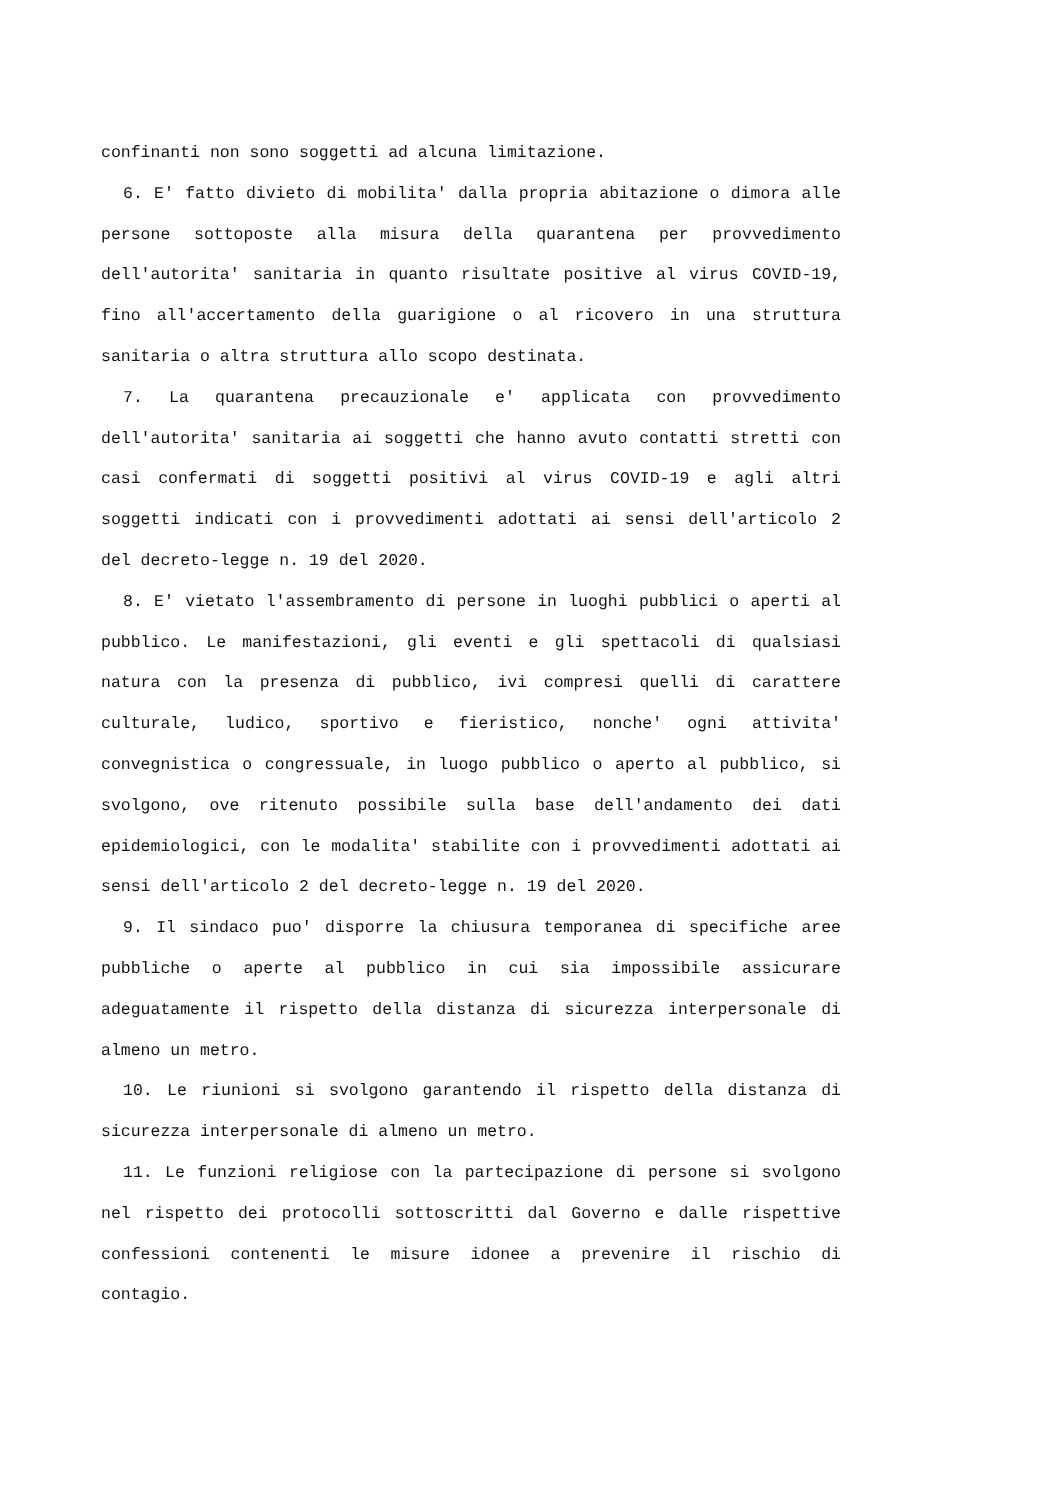confinanti non sono soggetti ad alcuna limitazione.
6. E' fatto divieto di mobilita' dalla propria abitazione o dimora alle persone sottoposte alla misura della quarantena per provvedimento dell'autorita' sanitaria in quanto risultate positive al virus COVID-19, fino all'accertamento della guarigione o al ricovero in una struttura sanitaria o altra struttura allo scopo destinata.
7. La quarantena precauzionale e' applicata con provvedimento dell'autorita' sanitaria ai soggetti che hanno avuto contatti stretti con casi confermati di soggetti positivi al virus COVID-19 e agli altri soggetti indicati con i provvedimenti adottati ai sensi dell'articolo 2 del decreto-legge n. 19 del 2020.
8. E' vietato l'assembramento di persone in luoghi pubblici o aperti al pubblico. Le manifestazioni, gli eventi e gli spettacoli di qualsiasi natura con la presenza di pubblico, ivi compresi quelli di carattere culturale, ludico, sportivo e fieristico, nonche' ogni attivita' convegnistica o congressuale, in luogo pubblico o aperto al pubblico, si svolgono, ove ritenuto possibile sulla base dell'andamento dei dati epidemiologici, con le modalita' stabilite con i provvedimenti adottati ai sensi dell'articolo 2 del decreto-legge n. 19 del 2020.
9. Il sindaco puo' disporre la chiusura temporanea di specifiche aree pubbliche o aperte al pubblico in cui sia impossibile assicurare adeguatamente il rispetto della distanza di sicurezza interpersonale di almeno un metro.
10. Le riunioni si svolgono garantendo il rispetto della distanza di sicurezza interpersonale di almeno un metro.
11. Le funzioni religiose con la partecipazione di persone si svolgono nel rispetto dei protocolli sottoscritti dal Governo e dalle rispettive confessioni contenenti le misure idonee a prevenire il rischio di contagio.